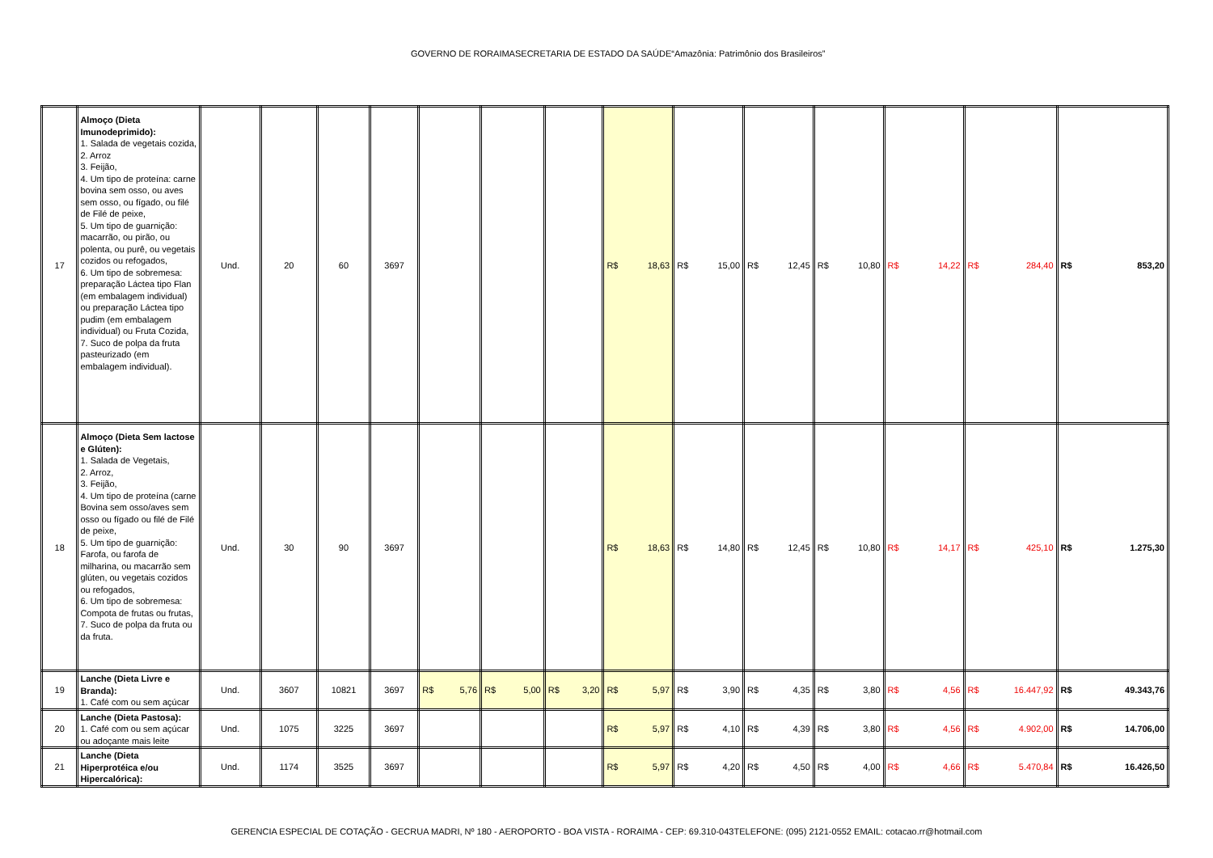GOVERNO DE RORAIMASECRETARIA DE ESTADO DA SAÚDE“Amazônia: Patrimônio dos Brasileiros”
| 17 | Almoço (Dieta Imunodeprimido): 1. Salada de vegetais cozida, 2. Arroz 3. Feijão, 4. Um tipo de proteína: carne bovina sem osso, ou aves sem osso, ou fígado, ou filé de Filé de peixe, 5. Um tipo de guarnição: macarrão, ou pirão, ou polenta, ou purê, ou vegetais cozidos ou refogados, 6. Um tipo de sobremesa: preparação Láctea tipo Flan (em embalagem individual) ou preparação Láctea tipo pudim (em embalagem individual) ou Fruta Cozida, 7. Suco de polpa da fruta pasteurizado (em embalagem individual). | Und. | 20 | 60 | 3697 | | | | R$ 18,63 | R$ 15,00 | R$ 12,45 | R$ 10,80 | R$ 14,22 | R$ 284,40 | R$ 853,20 |
| 18 | Almoço (Dieta Sem lactose e Glúten): 1. Salada de Vegetais, 2. Arroz, 3. Feijão, 4. Um tipo de proteína (carne Bovina sem osso/aves sem osso ou fígado ou filé de Filé de peixe, 5. Um tipo de guarnição: Farofa, ou farofa de milharina, ou macarrão sem glúten, ou vegetais cozidos ou refogados, 6. Um tipo de sobremesa: Compota de frutas ou frutas, 7. Suco de polpa da fruta ou da fruta. | Und. | 30 | 90 | 3697 | | | | R$ 18,63 | R$ 14,80 | R$ 12,45 | R$ 10,80 | R$ 14,17 | R$ 425,10 | R$ 1.275,30 |
| 19 | Lanche (Dieta Livre e Branda): 1. Café com ou sem açúcar | Und. | 3607 | 10821 | 3697 | R$ 5,76 | R$ 5,00 | R$ 3,20 | R$ 5,97 | R$ 3,90 | R$ 4,35 | R$ 3,80 | R$ 4,56 | R$ 16.447,92 | R$ 49.343,76 |
| 20 | Lanche (Dieta Pastosa): 1. Café com ou sem açúcar ou adoçante mais leite | Und. | 1075 | 3225 | 3697 | | | | R$ 5,97 | R$ 4,10 | R$ 4,39 | R$ 3,80 | R$ 4,56 | R$ 4.902,00 | R$ 14.706,00 |
| 21 | Lanche (Dieta Hiperprotéica e/ou Hipercalórica): | Und. | 1174 | 3525 | 3697 | | | | R$ 5,97 | R$ 4,20 | R$ 4,50 | R$ 4,00 | R$ 4,66 | R$ 5.470,84 | R$ 16.426,50 |
GERENCIA ESPECIAL DE COTAÇÃO - GECRUA MADRI, Nº 180 - AEROPORTO - BOA VISTA - RORAIMA - CEP: 69.310-043TELEFONE: (095) 2121-0552 EMAIL: cotacao.rr@hotmail.com